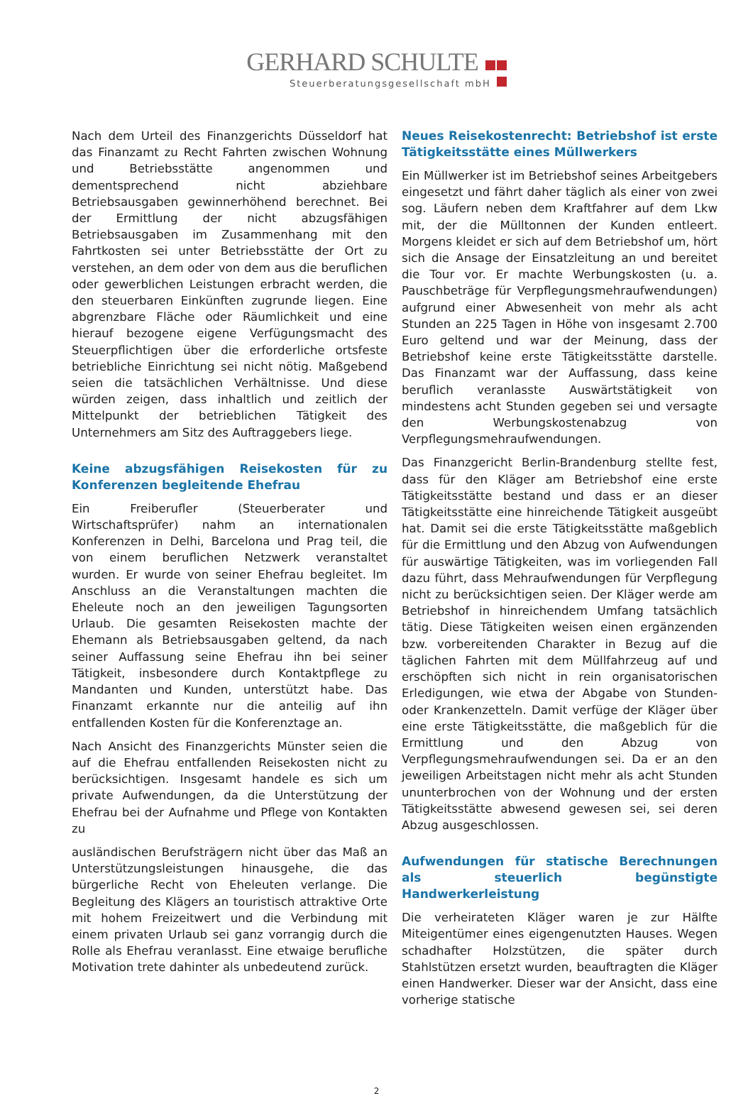GERHARD SCHULTE
Steuerberatungsgesellschaft mbH
Nach dem Urteil des Finanzgerichts Düsseldorf hat das Finanzamt zu Recht Fahrten zwischen Wohnung und Betriebsstätte angenommen und dementsprechend nicht abziehbare Betriebsausgaben gewinnerhöhend berechnet. Bei der Ermittlung der nicht abzugsfähigen Betriebsausgaben im Zusammenhang mit den Fahrtkosten sei unter Betriebsstätte der Ort zu verstehen, an dem oder von dem aus die beruflichen oder gewerblichen Leistungen erbracht werden, die den steuerbaren Einkünften zugrunde liegen. Eine abgrenzbare Fläche oder Räumlichkeit und eine hierauf bezogene eigene Verfügungsmacht des Steuerpflichtigen über die erforderliche ortsfeste betriebliche Einrichtung sei nicht nötig. Maßgebend seien die tatsächlichen Verhältnisse. Und diese würden zeigen, dass inhaltlich und zeitlich der Mittelpunkt der betrieblichen Tätigkeit des Unternehmers am Sitz des Auftraggebers liege.
Keine abzugsfähigen Reisekosten für zu Konferenzen begleitende Ehefrau
Ein Freiberufler (Steuerberater und Wirtschaftsprüfer) nahm an internationalen Konferenzen in Delhi, Barcelona und Prag teil, die von einem beruflichen Netzwerk veranstaltet wurden. Er wurde von seiner Ehefrau begleitet. Im Anschluss an die Veranstaltungen machten die Eheleute noch an den jeweiligen Tagungsorten Urlaub. Die gesamten Reisekosten machte der Ehemann als Betriebsausgaben geltend, da nach seiner Auffassung seine Ehefrau ihn bei seiner Tätigkeit, insbesondere durch Kontaktpflege zu Mandanten und Kunden, unterstützt habe. Das Finanzamt erkannte nur die anteilig auf ihn entfallenden Kosten für die Konferenztage an.
Nach Ansicht des Finanzgerichts Münster seien die auf die Ehefrau entfallenden Reisekosten nicht zu berücksichtigen. Insgesamt handele es sich um private Aufwendungen, da die Unterstützung der Ehefrau bei der Aufnahme und Pflege von Kontakten zu
ausländischen Berufsträgern nicht über das Maß an Unterstützungsleistungen hinausgehe, die das bürgerliche Recht von Eheleuten verlange. Die Begleitung des Klägers an touristisch attraktive Orte mit hohem Freizeitwert und die Verbindung mit einem privaten Urlaub sei ganz vorrangig durch die Rolle als Ehefrau veranlasst. Eine etwaige berufliche Motivation trete dahinter als unbedeutend zurück.
Neues Reisekostenrecht: Betriebshof ist erste Tätigkeitsstätte eines Müllwerkers
Ein Müllwerker ist im Betriebshof seines Arbeitgebers eingesetzt und fährt daher täglich als einer von zwei sog. Läufern neben dem Kraftfahrer auf dem Lkw mit, der die Mülltonnen der Kunden entleert. Morgens kleidet er sich auf dem Betriebshof um, hört sich die Ansage der Einsatzleitung an und bereitet die Tour vor. Er machte Werbungskosten (u. a. Pauschbeträge für Verpflegungsmehraufwendungen) aufgrund einer Abwesenheit von mehr als acht Stunden an 225 Tagen in Höhe von insgesamt 2.700 Euro geltend und war der Meinung, dass der Betriebshof keine erste Tätigkeitsstätte darstelle. Das Finanzamt war der Auffassung, dass keine beruflich veranlasste Auswärtstätigkeit von mindestens acht Stunden gegeben sei und versagte den Werbungskostenabzug von Verpflegungsmehraufwendungen.
Das Finanzgericht Berlin-Brandenburg stellte fest, dass für den Kläger am Betriebshof eine erste Tätigkeitsstätte bestand und dass er an dieser Tätigkeitsstätte eine hinreichende Tätigkeit ausgeübt hat. Damit sei die erste Tätigkeitsstätte maßgeblich für die Ermittlung und den Abzug von Aufwendungen für auswärtige Tätigkeiten, was im vorliegenden Fall dazu führt, dass Mehraufwendungen für Verpflegung nicht zu berücksichtigen seien. Der Kläger werde am Betriebshof in hinreichendem Umfang tatsächlich tätig. Diese Tätigkeiten weisen einen ergänzenden bzw. vorbereitenden Charakter in Bezug auf die täglichen Fahrten mit dem Müllfahrzeug auf und erschöpften sich nicht in rein organisatorischen Erledigungen, wie etwa der Abgabe von Stunden- oder Krankenzetteln. Damit verfüge der Kläger über eine erste Tätigkeitsstätte, die maßgeblich für die Ermittlung und den Abzug von Verpflegungsmehraufwendungen sei. Da er an den jeweiligen Arbeitstagen nicht mehr als acht Stunden ununterbrochen von der Wohnung und der ersten Tätigkeitsstätte abwesend gewesen sei, sei deren Abzug ausgeschlossen.
Aufwendungen für statische Berechnungen als steuerlich begünstigte Handwerkerleistung
Die verheirateten Kläger waren je zur Hälfte Miteigentümer eines eigengenutzten Hauses. Wegen schadhafter Holzstützen, die später durch Stahlstützen ersetzt wurden, beauftragten die Kläger einen Handwerker. Dieser war der Ansicht, dass eine vorherige statische
2